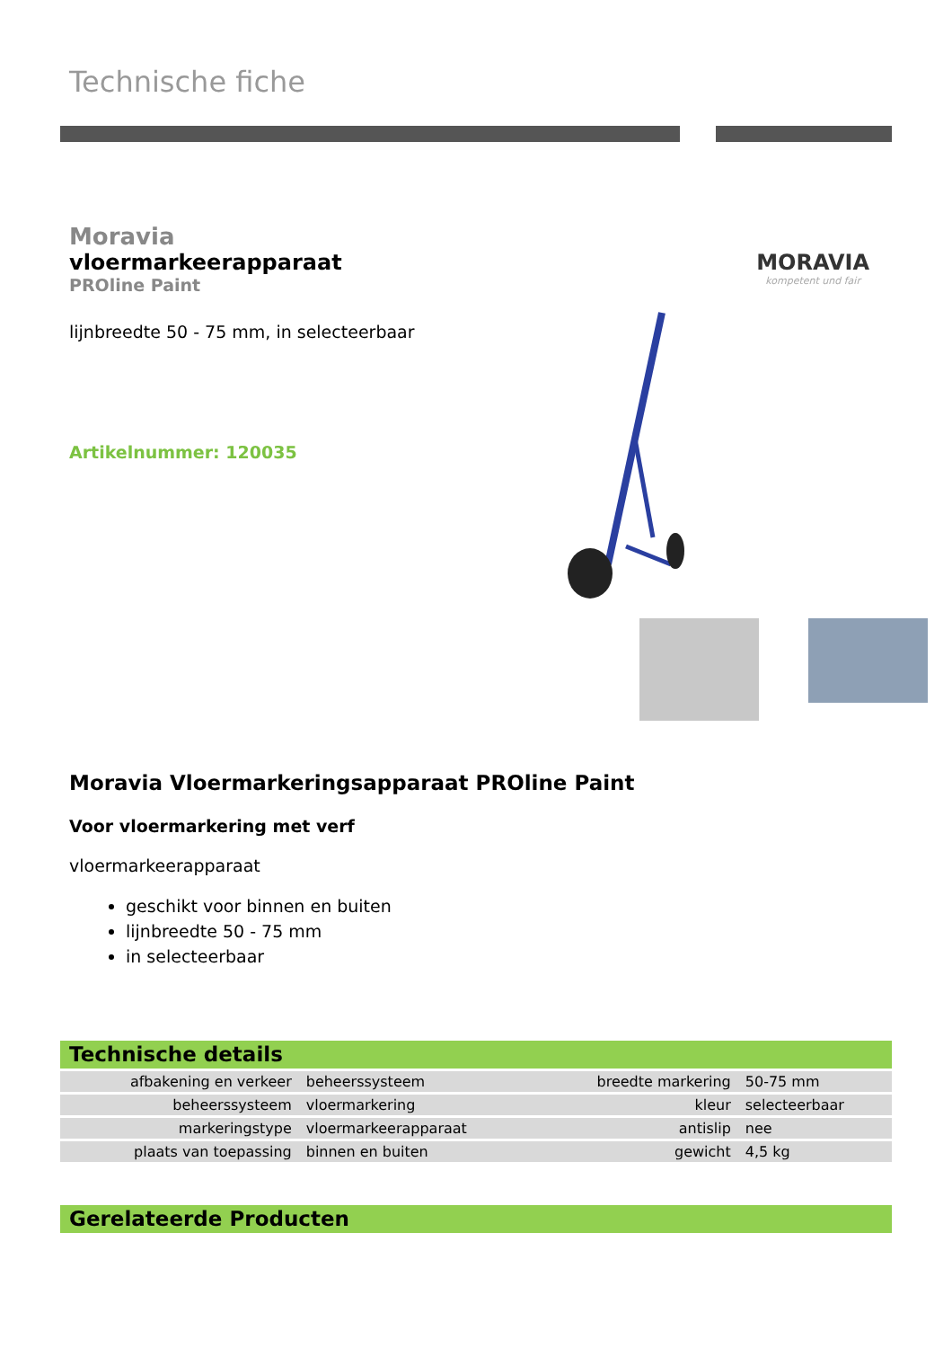Technische fiche
Moravia
vloermarkeerapparaat
PROline Paint
lijnbreedte 50 - 75 mm, in selecteerbaar
Artikelnummer: 120035
MORAVIA
kompetent und fair
Moravia Vloermarkeringsapparaat PROline Paint
Voor vloermarkering met verf
vloermarkeerapparaat
geschikt voor binnen en buiten
lijnbreedte 50 - 75 mm
in selecteerbaar
Technische details
| afbakening en verkeer | beheerssysteem | breedte markering | 50-75 mm |
| beheerssysteem | vloermarkering | kleur | selecteerbaar |
| markeringstype | vloermarkeerapparaat | antislip | nee |
| plaats van toepassing | binnen en buiten | gewicht | 4,5 kg |
Gerelateerde Producten